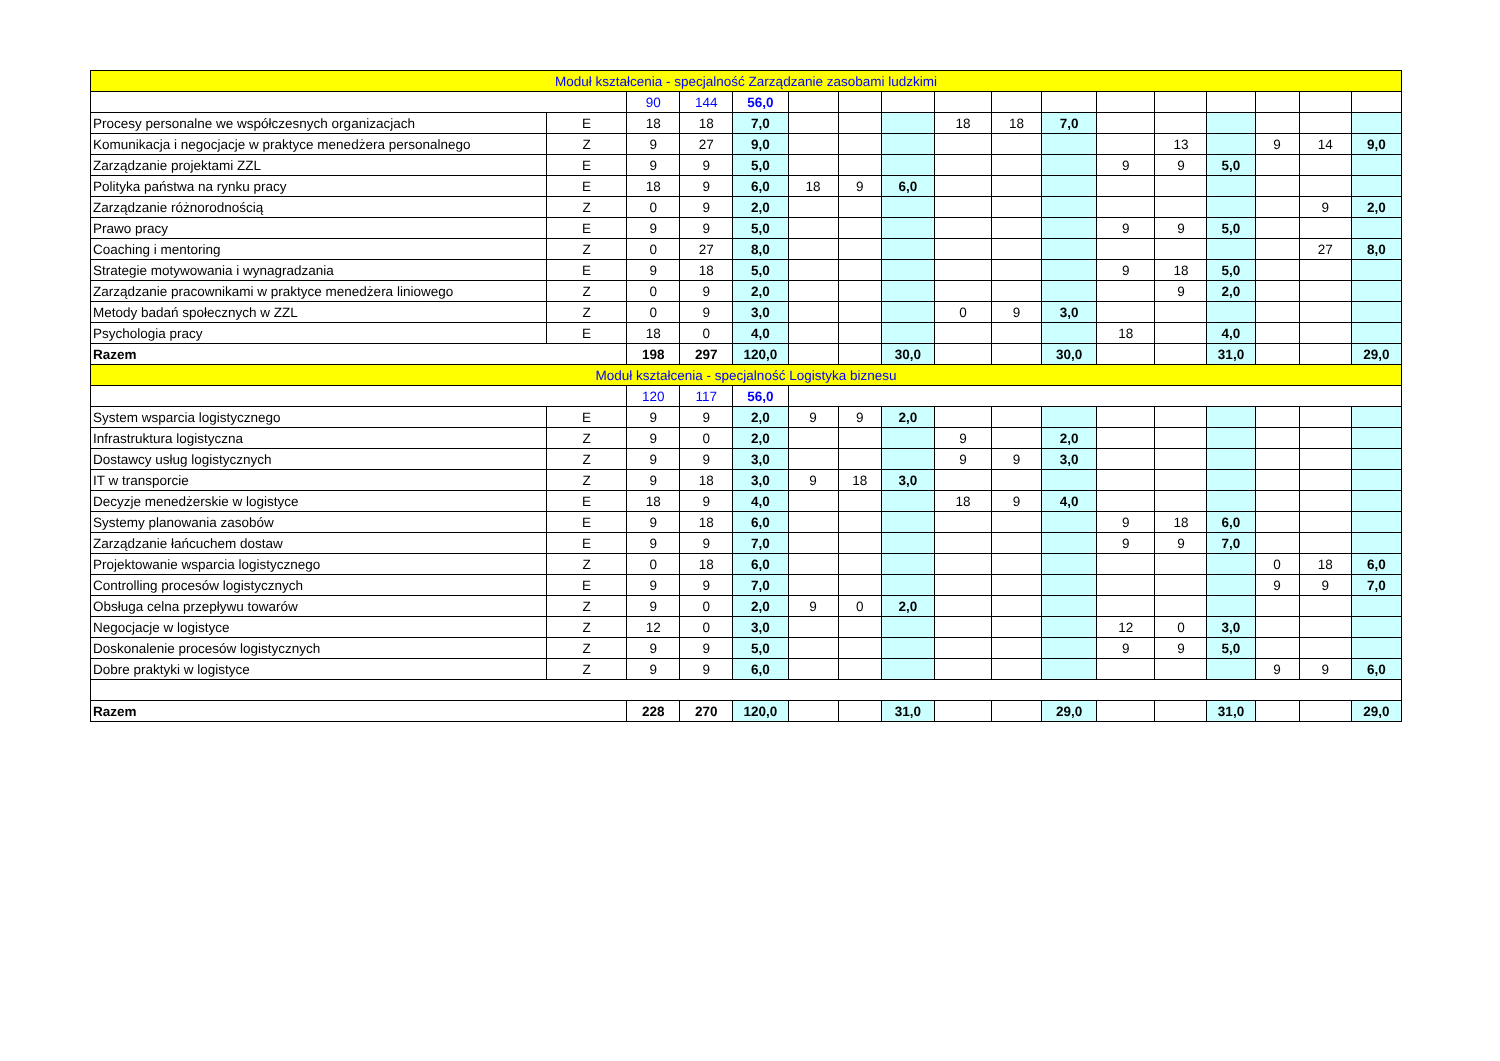| Moduł kształcenia - specjalność Zarządzanie zasobami ludzkimi | | | | | | | | | | | | | | | | |
| | | 90 | 144 | 56,0 | | | | | | | | | | | | |
| Procesy personalne we współczesnych organizacjach | E | 18 | 18 | 7,0 | | | | 18 | 18 | 7,0 | | | | | | |
| Komunikacja i negocjacje w praktyce menedżera personalnego | Z | 9 | 27 | 9,0 | | | | | | | | 13 | | 9 | 14 | 9,0 |
| Zarządzanie projektami ZZL | E | 9 | 9 | 5,0 | | | | | | | 9 | 9 | 5,0 | | | |
| Polityka państwa na rynku pracy | E | 18 | 9 | 6,0 | 18 | 9 | 6,0 | | | | | | | | | |
| Zarządzanie różnorodnością | Z | 0 | 9 | 2,0 | | | | | | | | | | | 9 | 2,0 |
| Prawo pracy | E | 9 | 9 | 5,0 | | | | | | | 9 | 9 | 5,0 | | | |
| Coaching i mentoring | Z | 0 | 27 | 8,0 | | | | | | | | | | | 27 | 8,0 |
| Strategie motywowania i wynagradzania | E | 9 | 18 | 5,0 | | | | | | | 9 | 18 | 5,0 | | | |
| Zarządzanie pracownikami w praktyce menedżera liniowego | Z | 0 | 9 | 2,0 | | | | | | | | 9 | 2,0 | | | |
| Metody badań społecznych w ZZL | Z | 0 | 9 | 3,0 | | | | 0 | 9 | 3,0 | | | | | | |
| Psychologia pracy | E | 18 | 0 | 4,0 | | | | | | | 18 | | 4,0 | | | |
| Razem | | 198 | 297 | 120,0 | | | 30,0 | | | 30,0 | | | 31,0 | | | 29,0 |
| Moduł kształcenia - specjalność Logistyka biznesu | | | | | | | | | | | | | | | | |
| | | 120 | 117 | 56,0 | | | | | | | | | | | | |
| System wsparcia logistycznego | E | 9 | 9 | 2,0 | 9 | 9 | 2,0 | | | | | | | | | |
| Infrastruktura logistyczna | Z | 9 | 0 | 2,0 | | | | 9 | | 2,0 | | | | | | |
| Dostawcy usług logistycznych | Z | 9 | 9 | 3,0 | | | | 9 | 9 | 3,0 | | | | | | |
| IT w transporcie | Z | 9 | 18 | 3,0 | 9 | 18 | 3,0 | | | | | | | | | |
| Decyzje menedżerskie w logistyce | E | 18 | 9 | 4,0 | | | | 18 | 9 | 4,0 | | | | | | |
| Systemy planowania zasobów | E | 9 | 18 | 6,0 | | | | | | | 9 | 18 | 6,0 | | | |
| Zarządzanie łańcuchem dostaw | E | 9 | 9 | 7,0 | | | | | | | 9 | 9 | 7,0 | | | |
| Projektowanie wsparcia logistycznego | Z | 0 | 18 | 6,0 | | | | | | | | | | 0 | 18 | 6,0 |
| Controlling procesów logistycznych | E | 9 | 9 | 7,0 | | | | | | | | | | 9 | 9 | 7,0 |
| Obsługa celna przepływu towarów | Z | 9 | 0 | 2,0 | 9 | 0 | 2,0 | | | | | | | | | |
| Negocjacje w logistyce | Z | 12 | 0 | 3,0 | | | | | | | 12 | 0 | 3,0 | | | |
| Doskonalenie procesów logistycznych | Z | 9 | 9 | 5,0 | | | | | | | 9 | 9 | 5,0 | | | |
| Dobre praktyki w logistyce | Z | 9 | 9 | 6,0 | | | | | | | | | | 9 | 9 | 6,0 |
| Razem | | 228 | 270 | 120,0 | | | 31,0 | | | 29,0 | | | 31,0 | | | 29,0 |